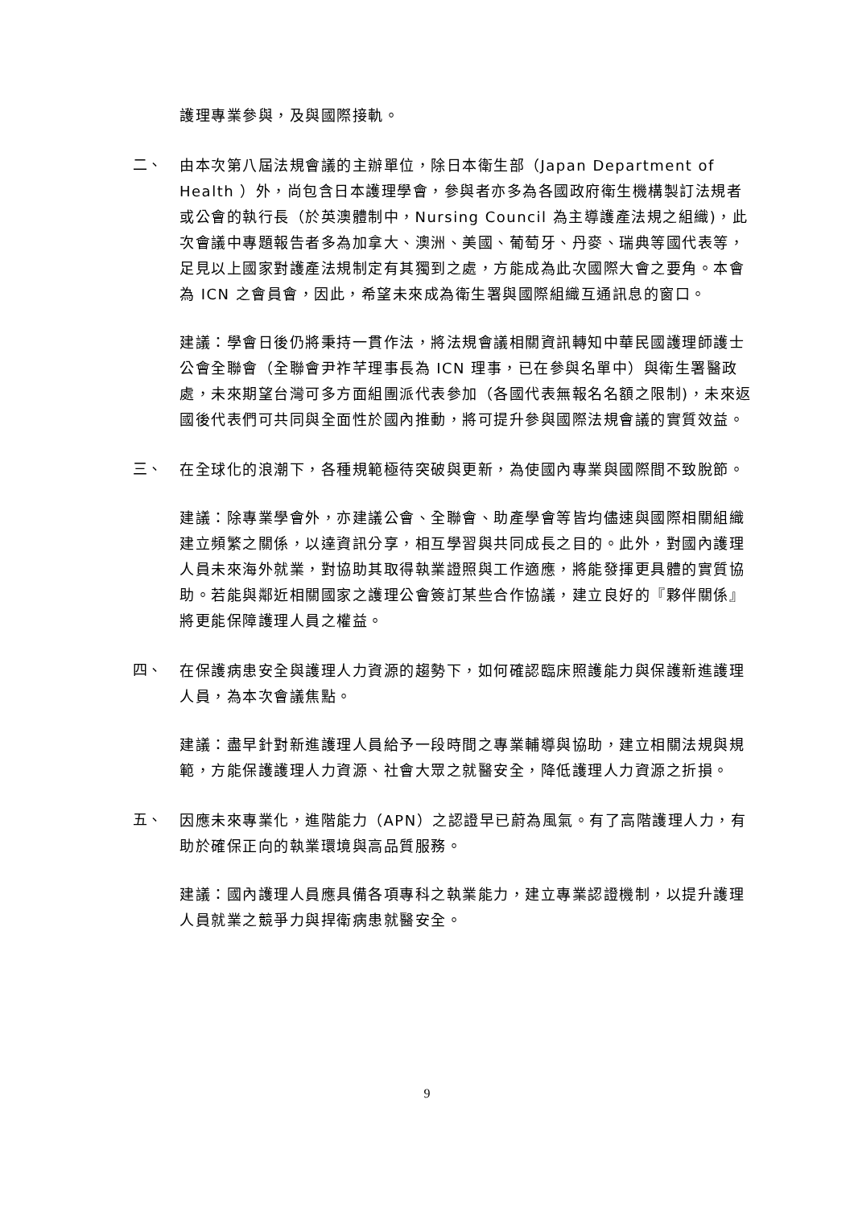護理專業參與，及與國際接軌。
二、
由本次第八屆法規會議的主辦單位，除日本衛生部（Japan Department of Health ）外，尚包含日本護理學會，參與者亦多為各國政府衛生機構製訂法規者或公會的執行長（於英澳體制中，Nursing Council 為主導護產法規之組織)，此次會議中專題報告者多為加拿大、澳洲、美國、葡萄牙、丹麥、瑞典等國代表等，足見以上國家對護產法規制定有其獨到之處，方能成為此次國際大會之要角。本會為 ICN 之會員會，因此，希望未來成為衛生署與國際組織互通訊息的窗口。
建議：學會日後仍將秉持一貫作法，將法規會議相關資訊轉知中華民國護理師護士公會全聯會（全聯會尹祚芊理事長為 ICN 理事，已在參與名單中）與衛生署醫政處，未來期望台灣可多方面組團派代表參加（各國代表無報名名額之限制)，未來返國後代表們可共同與全面性於國內推動，將可提升參與國際法規會議的實質效益。
三、
在全球化的浪潮下，各種規範極待突破與更新，為使國內專業與國際間不致脫節。
建議：除專業學會外，亦建議公會、全聯會、助產學會等皆均儘速與國際相關組織建立頻繁之關係，以達資訊分享，相互學習與共同成長之目的。此外，對國內護理人員未來海外就業，對協助其取得執業證照與工作適應，將能發揮更具體的實質協助。若能與鄰近相關國家之護理公會簽訂某些合作協議，建立良好的『夥伴關係』將更能保障護理人員之權益。
四、
在保護病患安全與護理人力資源的趨勢下，如何確認臨床照護能力與保護新進護理人員，為本次會議焦點。
建議：盡早針對新進護理人員給予一段時間之專業輔導與協助，建立相關法規與規範，方能保護護理人力資源、社會大眾之就醫安全，降低護理人力資源之折損。
五、
因應未來專業化，進階能力（APN）之認證早已蔚為風氣。有了高階護理人力，有助於確保正向的執業環境與高品質服務。
建議：國內護理人員應具備各項專科之執業能力，建立專業認證機制，以提升護理人員就業之競爭力與捍衛病患就醫安全。
9